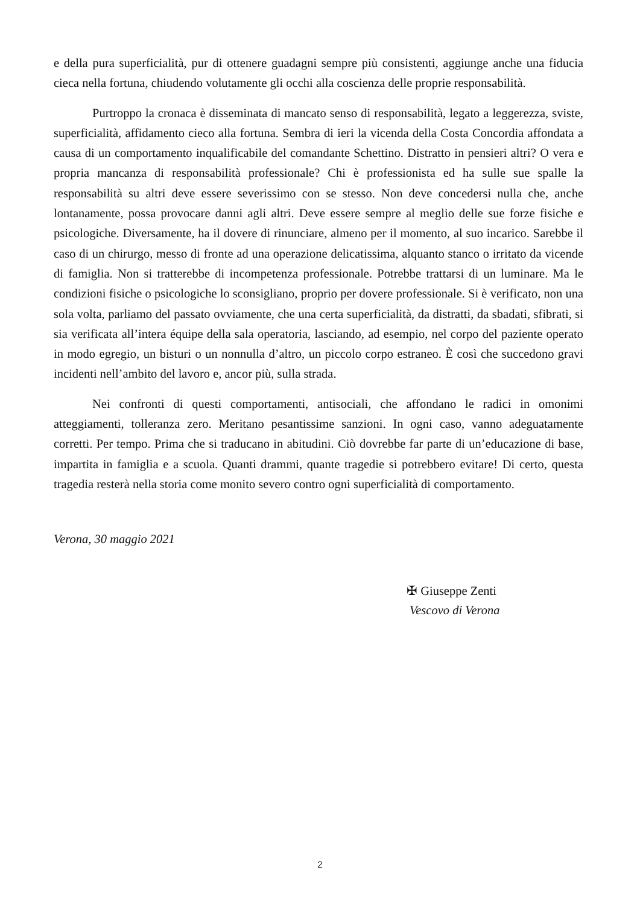e della pura superficialità, pur di ottenere guadagni sempre più consistenti, aggiunge anche una fiducia cieca nella fortuna, chiudendo volutamente gli occhi alla coscienza delle proprie responsabilità.
Purtroppo la cronaca è disseminata di mancato senso di responsabilità, legato a leggerezza, sviste, superficialità, affidamento cieco alla fortuna. Sembra di ieri la vicenda della Costa Concordia affondata a causa di un comportamento inqualificabile del comandante Schettino. Distratto in pensieri altri? O vera e propria mancanza di responsabilità professionale? Chi è professionista ed ha sulle sue spalle la responsabilità su altri deve essere severissimo con se stesso. Non deve concedersi nulla che, anche lontanamente, possa provocare danni agli altri. Deve essere sempre al meglio delle sue forze fisiche e psicologiche. Diversamente, ha il dovere di rinunciare, almeno per il momento, al suo incarico. Sarebbe il caso di un chirurgo, messo di fronte ad una operazione delicatissima, alquanto stanco o irritato da vicende di famiglia. Non si tratterebbe di incompetenza professionale. Potrebbe trattarsi di un luminare. Ma le condizioni fisiche o psicologiche lo sconsigliano, proprio per dovere professionale. Si è verificato, non una sola volta, parliamo del passato ovviamente, che una certa superficialità, da distratti, da sbadati, sfibrati, si sia verificata all’intera équipe della sala operatoria, lasciando, ad esempio, nel corpo del paziente operato in modo egregio, un bisturi o un nonnulla d’altro, un piccolo corpo estraneo. È così che succedono gravi incidenti nell’ambito del lavoro e, ancor più, sulla strada.
Nei confronti di questi comportamenti, antisociali, che affondano le radici in omonimi atteggiamenti, tolleranza zero. Meritano pesantissime sanzioni. In ogni caso, vanno adeguatamente corretti. Per tempo. Prima che si traducano in abitudini. Ciò dovrebbe far parte di un’educazione di base, impartita in famiglia e a scuola. Quanti drammi, quante tragedie si potrebbero evitare! Di certo, questa tragedia resterà nella storia come monito severo contro ogni superficialità di comportamento.
Verona, 30 maggio 2021
✠ Giuseppe Zenti
Vescovo di Verona
2